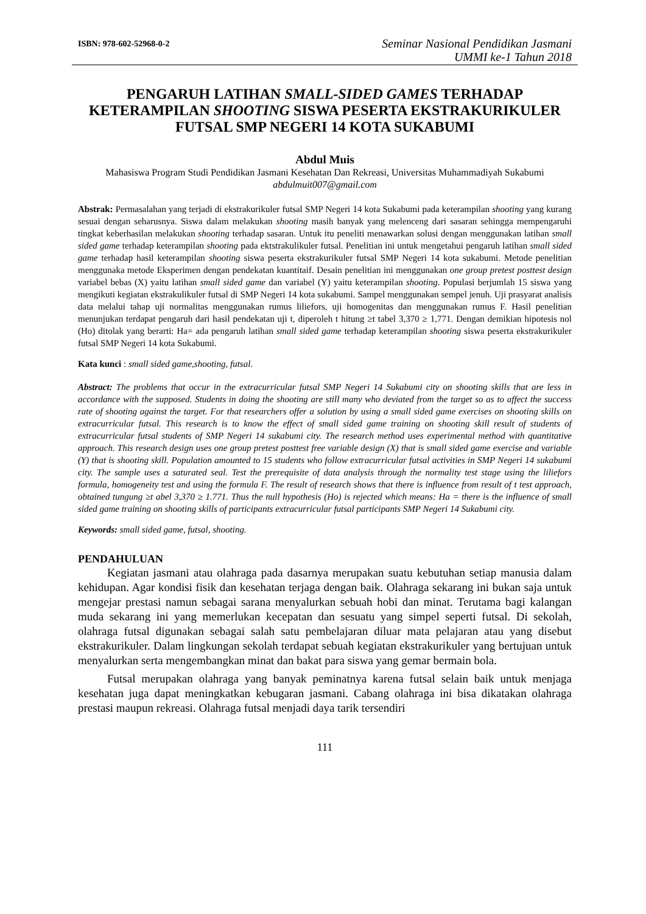ISBN: 978-602-52968-0-2
Seminar Nasional Pendidikan Jasmani
UMMI ke-1 Tahun 2018
PENGARUH LATIHAN SMALL-SIDED GAMES TERHADAP KETERAMPILAN SHOOTING SISWA PESERTA EKSTRAKURIKULER FUTSAL SMP NEGERI 14 KOTA SUKABUMI
Abdul Muis
Mahasiswa Program Studi Pendidikan Jasmani Kesehatan Dan Rekreasi, Universitas Muhammadiyah Sukabumi
abdulmuit007@gmail.com
Abstrak: Permasalahan yang terjadi di ekstrakurikuler futsal SMP Negeri 14 kota Sukabumi pada keterampilan shooting yang kurang sesuai dengan seharusnya. Siswa dalam melakukan shooting masih banyak yang melenceng dari sasaran sehingga mempengaruhi tingkat keberhasilan melakukan shooting terhadap sasaran. Untuk itu peneliti menawarkan solusi dengan menggunakan latihan small sided game terhadap keterampilan shooting pada ektstrakulikuler futsal. Penelitian ini untuk mengetahui pengaruh latihan small sided game terhadap hasil keterampilan shooting siswa peserta ekstrakurikuler futsal SMP Negeri 14 kota sukabumi. Metode penelitian menggunaka metode Eksperimen dengan pendekatan kuantitaif. Desain penelitian ini menggunakan one group pretest posttest design variabel bebas (X) yaitu latihan small sided game dan variabel (Y) yaitu keterampilan shooting. Populasi berjumlah 15 siswa yang mengikuti kegiatan ekstrakulikuler futsal di SMP Negeri 14 kota sukabumi. Sampel menggunakan sempel jenuh. Uji prasyarat analisis data melalui tahap uji normalitas menggunakan rumus liliefors, uji homogenitas dan menggunakan rumus F. Hasil penelitian menunjukan terdapat pengaruh dari hasil pendekatan uji t, diperoleh t hitung ≥t tabel 3,370 ≥ 1,771. Dengan demikian hipotesis nol (Ho) ditolak yang berarti: Ha= ada pengaruh latihan small sided game terhadap keterampilan shooting siswa peserta ekstrakurikuler futsal SMP Negeri 14 kota Sukabumi.
Kata kunci : small sided game,shooting, futsal.
Abstract: The problems that occur in the extracurricular futsal SMP Negeri 14 Sukabumi city on shooting skills that are less in accordance with the supposed. Students in doing the shooting are still many who deviated from the target so as to affect the success rate of shooting against the target. For that researchers offer a solution by using a small sided game exercises on shooting skills on extracurricular futsal. This research is to know the effect of small sided game training on shooting skill result of students of extracurricular futsal students of SMP Negeri 14 sukabumi city. The research method uses experimental method with quantitative approach. This research design uses one group pretest posttest free variable design (X) that is small sided game exercise and variable (Y) that is shooting skill. Population amounted to 15 students who follow extracurricular futsal activities in SMP Negeri 14 sukabumi city. The sample uses a saturated seal. Test the prerequisite of data analysis through the normality test stage using the liliefors formula, homogeneity test and using the formula F. The result of research shows that there is influence from result of t test approach, obtained tungung ≥t abel 3,370 ≥ 1.771. Thus the null hypothesis (Ho) is rejected which means: Ha = there is the influence of small sided game training on shooting skills of participants extracurricular futsal participants SMP Negeri 14 Sukabumi city.
Keywords: small sided game, futsal, shooting.
PENDAHULUAN
Kegiatan jasmani atau olahraga pada dasarnya merupakan suatu kebutuhan setiap manusia dalam kehidupan. Agar kondisi fisik dan kesehatan terjaga dengan baik. Olahraga sekarang ini bukan saja untuk mengejar prestasi namun sebagai sarana menyalurkan sebuah hobi dan minat. Terutama bagi kalangan muda sekarang ini yang memerlukan kecepatan dan sesuatu yang simpel seperti futsal. Di sekolah, olahraga futsal digunakan sebagai salah satu pembelajaran diluar mata pelajaran atau yang disebut ekstrakurikuler. Dalam lingkungan sekolah terdapat sebuah kegiatan ekstrakurikuler yang bertujuan untuk menyalurkan serta mengembangkan minat dan bakat para siswa yang gemar bermain bola.
Futsal merupakan olahraga yang banyak peminatnya karena futsal selain baik untuk menjaga kesehatan juga dapat meningkatkan kebugaran jasmani. Cabang olahraga ini bisa dikatakan olahraga prestasi maupun rekreasi. Olahraga futsal menjadi daya tarik tersendiri
111